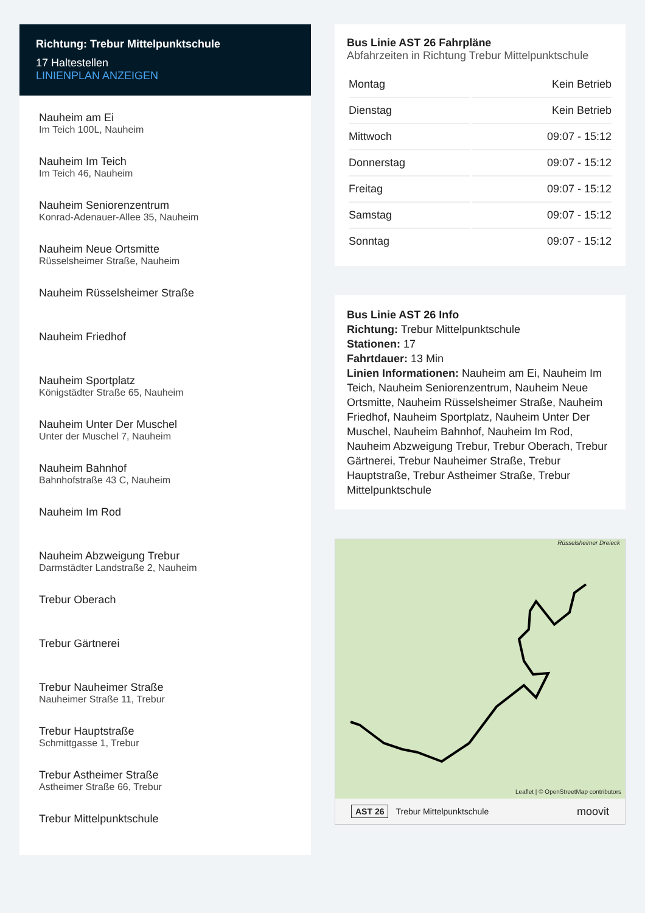Richtung: Trebur Mittelpunktschule
17 Haltestellen
LINIENPLAN ANZEIGEN
Nauheim am Ei
Im Teich 100L, Nauheim
Nauheim Im Teich
Im Teich 46, Nauheim
Nauheim Seniorenzentrum
Konrad-Adenauer-Allee 35, Nauheim
Nauheim Neue Ortsmitte
Rüsselsheimer Straße, Nauheim
Nauheim Rüsselsheimer Straße
Nauheim Friedhof
Nauheim Sportplatz
Königstädter Straße 65, Nauheim
Nauheim Unter Der Muschel
Unter der Muschel 7, Nauheim
Nauheim Bahnhof
Bahnhofstraße 43 C, Nauheim
Nauheim Im Rod
Nauheim Abzweigung Trebur
Darmstädter Landstraße 2, Nauheim
Trebur Oberach
Trebur Gärtnerei
Trebur Nauheimer Straße
Nauheimer Straße 11, Trebur
Trebur Hauptstraße
Schmittgasse 1, Trebur
Trebur Astheimer Straße
Astheimer Straße 66, Trebur
Trebur Mittelpunktschule
Bus Linie AST 26 Fahrpläne
Abfahrzeiten in Richtung Trebur Mittelpunktschule
| Montag | Kein Betrieb |
| Dienstag | Kein Betrieb |
| Mittwoch | 09:07 - 15:12 |
| Donnerstag | 09:07 - 15:12 |
| Freitag | 09:07 - 15:12 |
| Samstag | 09:07 - 15:12 |
| Sonntag | 09:07 - 15:12 |
Bus Linie AST 26 Info
Richtung: Trebur Mittelpunktschule
Stationen: 17
Fahrtdauer: 13 Min
Linien Informationen: Nauheim am Ei, Nauheim Im Teich, Nauheim Seniorenzentrum, Nauheim Neue Ortsmitte, Nauheim Rüsselsheimer Straße, Nauheim Friedhof, Nauheim Sportplatz, Nauheim Unter Der Muschel, Nauheim Bahnhof, Nauheim Im Rod, Nauheim Abzweigung Trebur, Trebur Oberach, Trebur Gärtnerei, Trebur Nauheimer Straße, Trebur Hauptstraße, Trebur Astheimer Straße, Trebur Mittelpunktschule
Rüsselsheimer Dreieck
Leaflet | © OpenStreetMap contributors
AST 26 Trebur Mittelpunktschule moovit